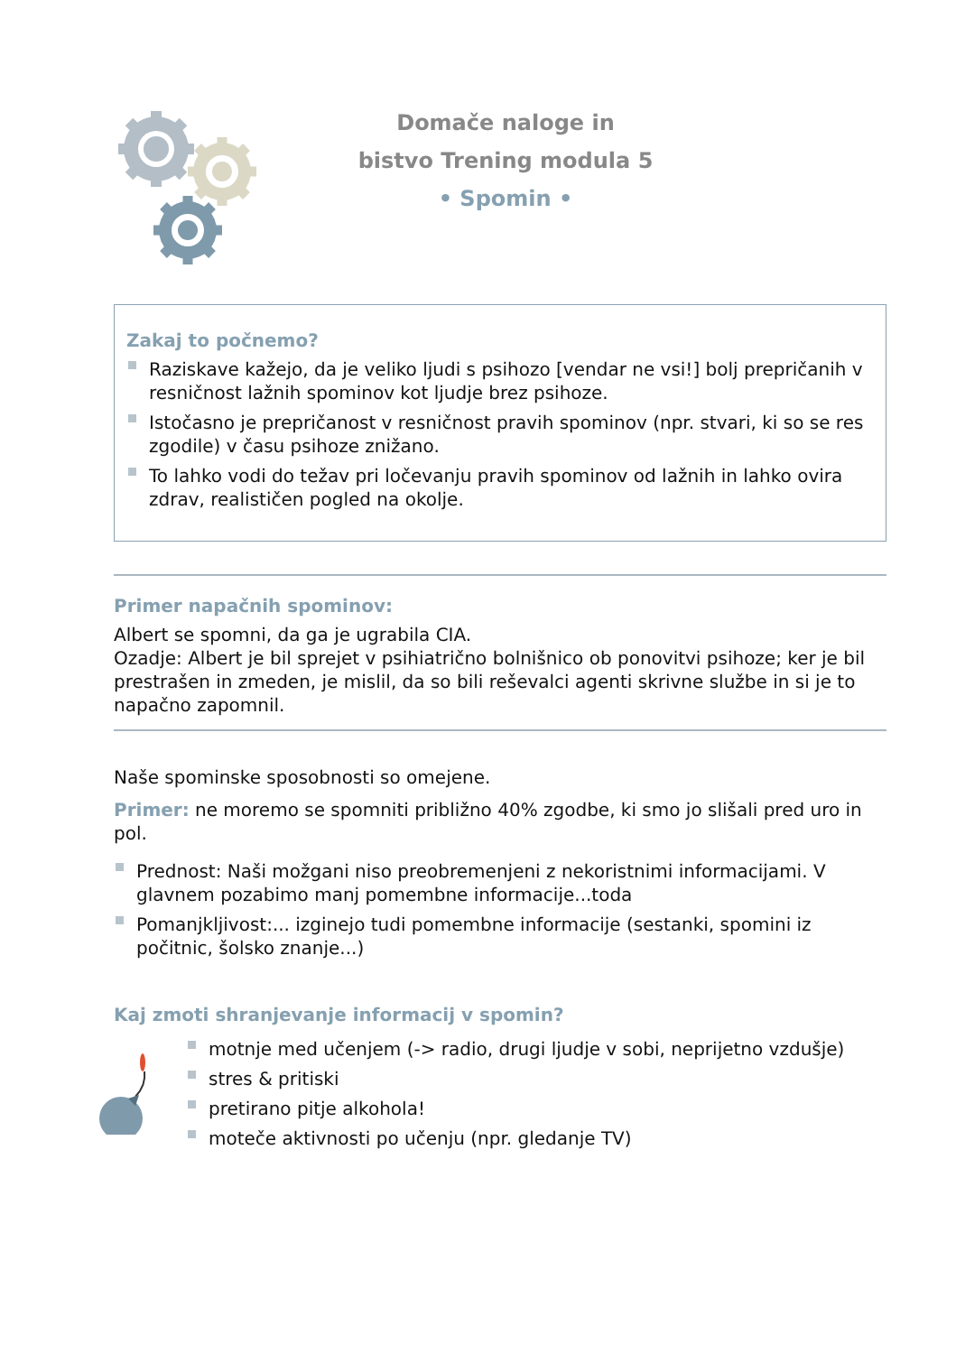Domače naloge in
bistvo Trening modula 5
• Spomin •
Zakaj to počnemo?
Raziskave kažejo, da je veliko ljudi s psihozo [vendar ne vsi!] bolj prepričanih v resničnost lažnih spominov kot ljudje brez psihoze.
Istočasno je prepričanost v resničnost pravih spominov (npr. stvari, ki so se res zgodile) v času psihoze znižano.
To lahko vodi do težav pri ločevanju pravih spominov od lažnih in lahko ovira zdrav, realističen pogled na okolje.
Primer napačnih spominov:
Albert se spomni, da ga je ugrabila CIA.
Ozadje: Albert je bil sprejet v psihiatrično bolnišnico ob ponovitvi psihoze; ker je bil prestrašen in zmeden, je mislil, da so bili reševalci agenti skrivne službe in si je to napačno zapomnil.
Naše spominske sposobnosti so omejene.
Primer: ne moremo se spomniti približno 40% zgodbe, ki smo jo slišali pred uro in pol.
Prednost: Naši možgani niso preobremenjeni z nekoristnimi informacijami. V glavnem pozabimo manj pomembne informacije...toda
Pomanjkljivost:... izginejo tudi pomembne informacije (sestanki, spomini iz počitnic, šolsko znanje...)
Kaj zmoti shranjevanje informacij v spomin?
motnje med učenjem (-> radio, drugi ljudje v sobi, neprijetno vzdušje)
stres & pritiski
pretirano pitje alkohola!
moteče aktivnosti po učenju (npr. gledanje TV)